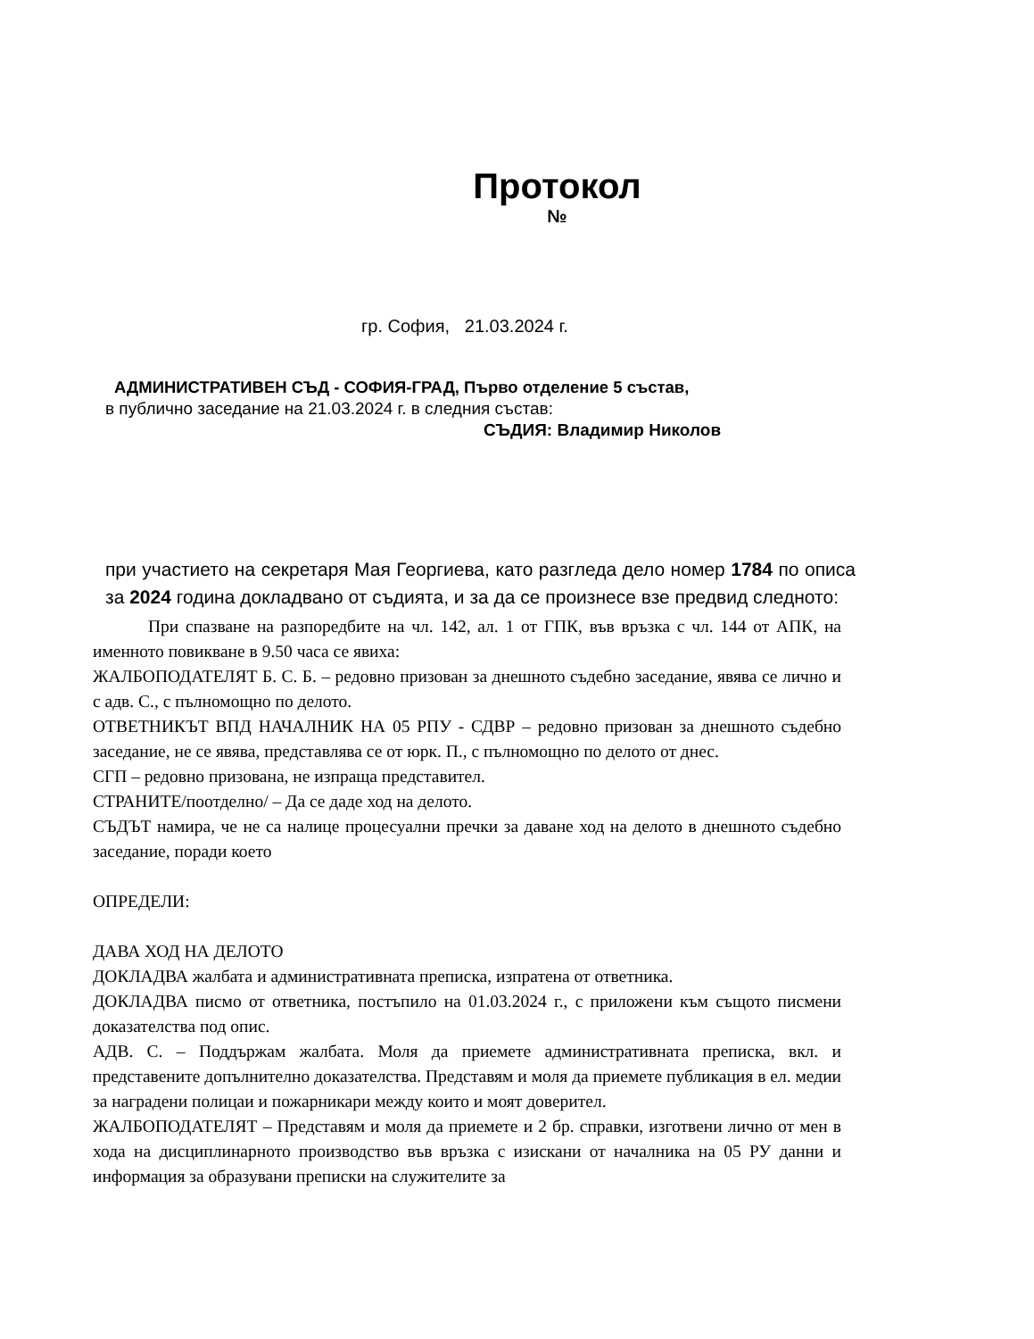Протокол
№
гр. София, 21.03.2024 г.
АДМИНИСТРАТИВЕН СЪД - СОФИЯ-ГРАД, Първо отделение 5 състав,
в публично заседание на 21.03.2024 г. в следния състав:
СЪДИЯ: Владимир Николов
при участието на секретаря Мая Георгиева, като разгледа дело номер 1784 по описа за 2024 година докладвано от съдията, и за да се произнесе взе предвид следното:
При спазване на разпоредбите на чл. 142, ал. 1 от ГПК, във връзка с чл. 144 от АПК, на именното повикване в 9.50 часа се явиха:
ЖАЛБОПОДАТЕЛЯТ Б. С. Б. – редовно призован за днешното съдебно заседание, явява се лично и с адв. С., с пълномощно по делото.
ОТВЕТНИКЪТ ВПД НАЧАЛНИК НА 05 РПУ - СДВР – редовно призован за днешното съдебно заседание, не се явява, представлява се от юрк. П., с пълномощно по делото от днес.
СГП – редовно призована, не изпраща представител.
СТРАНИТЕ/поотделно/ – Да се даде ход на делото.
СЪДЪТ намира, че не са налице процесуални пречки за даване ход на делото в днешното съдебно заседание, поради което
ОПРЕДЕЛИ:
ДАВА ХОД НА ДЕЛОТО
ДОКЛАДВА жалбата и административната преписка, изпратена от ответника.
ДОКЛАДВА писмо от ответника, постъпило на 01.03.2024 г., с приложени към същото писмени доказателства под опис.
АДВ. С. – Поддържам жалбата. Моля да приемете административната преписка, вкл. и представените допълнително доказателства. Представям и моля да приемете публикация в ел. медии за наградени полицаи и пожарникари между които и моят доверител.
ЖАЛБОПОДАТЕЛЯТ – Представям и моля да приемете и 2 бр. справки, изготвени лично от мен в хода на дисциплинарното производство във връзка с изискани от началника на 05 РУ данни и информация за образувани преписки на служителите за